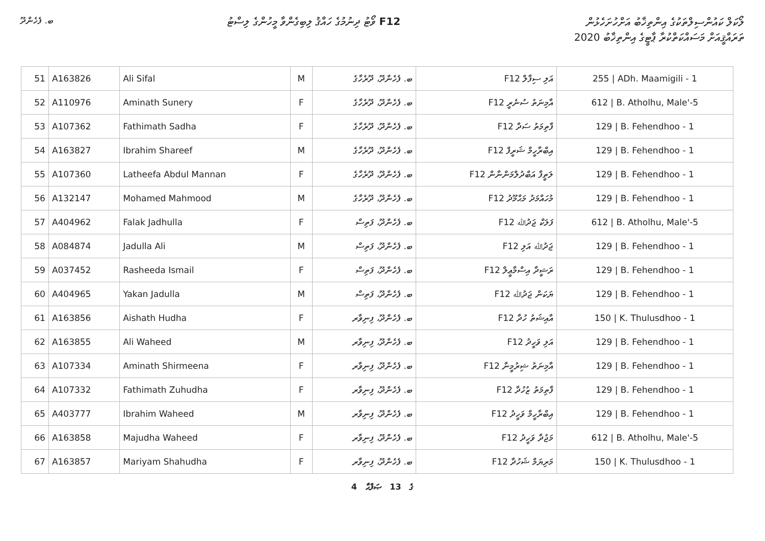ބ. ފެހެންދޫ
ވޯޓު ދިނުމުގެ ހައްޤު ލިބިގެންވާ މީހުންގެ ލިސްޓު F12
ލޯކަލް ކައުންސިލްތަކުގެ އިންތިޚާބު އަށްހުށަހެޅުން
ތަރައްޤީއަށް މަސައްކަތްކުރާ ޕާޓީގެ އިންތިޚާބު 2020
| 51 | A163826 | Ali Sifal | M | ބ. ފެހެންދޫ، ދޫރެހާގެ | F12 އަލި ސިފާލް | 255 / ADh. Maamigili - 1 |
| 52 | A110976 | Aminath Sunery | F | ބ. ފެހެންދޫ، ދޫރެހާގެ | F12 އާމިނަތު ސުނެރީ | 612 / B. Atholhu, Male'-5 |
| 53 | A107362 | Fathimath Sadha | F | ބ. ފެހެންދޫ، ދޫރެހާގެ | F12 ފާތިމަތު ސަދާ | 129 / B. Fehendhoo - 1 |
| 54 | A163827 | Ibrahim Shareef | M | ބ. ފެހެންދޫ، ދޫރެހާގެ | F12 އިބްރާހީމް ޝަރީފް | 129 / B. Fehendhoo - 1 |
| 55 | A107360 | Latheefa Abdul Mannan | F | ބ. ފެހެންދޫ، ދޫރެހާގެ | F12 ލަތީފާ އަބްދުލްމަންނާން | 129 / B. Fehendhoo - 1 |
| 56 | A132147 | Mohamed Mahmood | M | ބ. ފެހެންދޫ، ދޫރެހާގެ | F12 މުހައްމަދު މަޙްމޫދު | 129 / B. Fehendhoo - 1 |
| 57 | A404962 | Falak Jadhulla | F | ބ. ފެހެންދޫ، ފަތިސް | F12 ފަލަކް ޖަދުﷲ | 612 / B. Atholhu, Male'-5 |
| 58 | A084874 | Jadulla Ali | M | ބ. ފެހެންދޫ، ފަތިސް | F12 ޖަދުﷲ އަލި | 129 / B. Fehendhoo - 1 |
| 59 | A037452 | Rasheeda Ismail | F | ބ. ފެހެންދޫ، ފަތިސް | F12 ރަޝީދާ އިސްމާޢީލް | 129 / B. Fehendhoo - 1 |
| 60 | A404965 | Yakan Jadulla | M | ބ. ފެހެންދޫ، ފަތިސް | F12 ޔަކަން ޖަދުﷲ | 129 / B. Fehendhoo - 1 |
| 61 | A163856 | Aishath Hudha | F | ބ. ފެހެންދޫ، ފިނިވާރ | F12 އާއިޝަތު ހުދާ | 150 / K. Thulusdhoo - 1 |
| 62 | A163855 | Ali Waheed | M | ބ. ފެހެންދޫ، ފިނިވާރ | F12 އަލި ވަހީދު | 129 / B. Fehendhoo - 1 |
| 63 | A107334 | Aminath Shirmeena | F | ބ. ފެހެންދޫ، ފިނިވާރ | F12 އާމިނަތު ޝިރުމީނާ | 129 / B. Fehendhoo - 1 |
| 64 | A107332 | Fathimath Zuhudha | F | ބ. ފެހެންދޫ، ފިނިވާރ | F12 ފާތިމަތު ޒުހުދާ | 129 / B. Fehendhoo - 1 |
| 65 | A403777 | Ibrahim Waheed | M | ބ. ފެހެންދޫ، ފިނިވާރ | F12 އިބްރާހީމް ވަހީދު | 129 / B. Fehendhoo - 1 |
| 66 | A163858 | Majudha Waheed | F | ބ. ފެހެންދޫ، ފިނިވާރ | F12 މަޖުދާ ވަހީދު | 612 / B. Atholhu, Male'-5 |
| 67 | A163857 | Mariyam Shahudha | F | ބ. ފެހެންދޫ، ފިނިވާރ | F12 މަރިޔަމް ޝަހުދާ | 150 / K. Thulusdhoo - 1 |
4 ގެ 13 ޞަފްޙާ